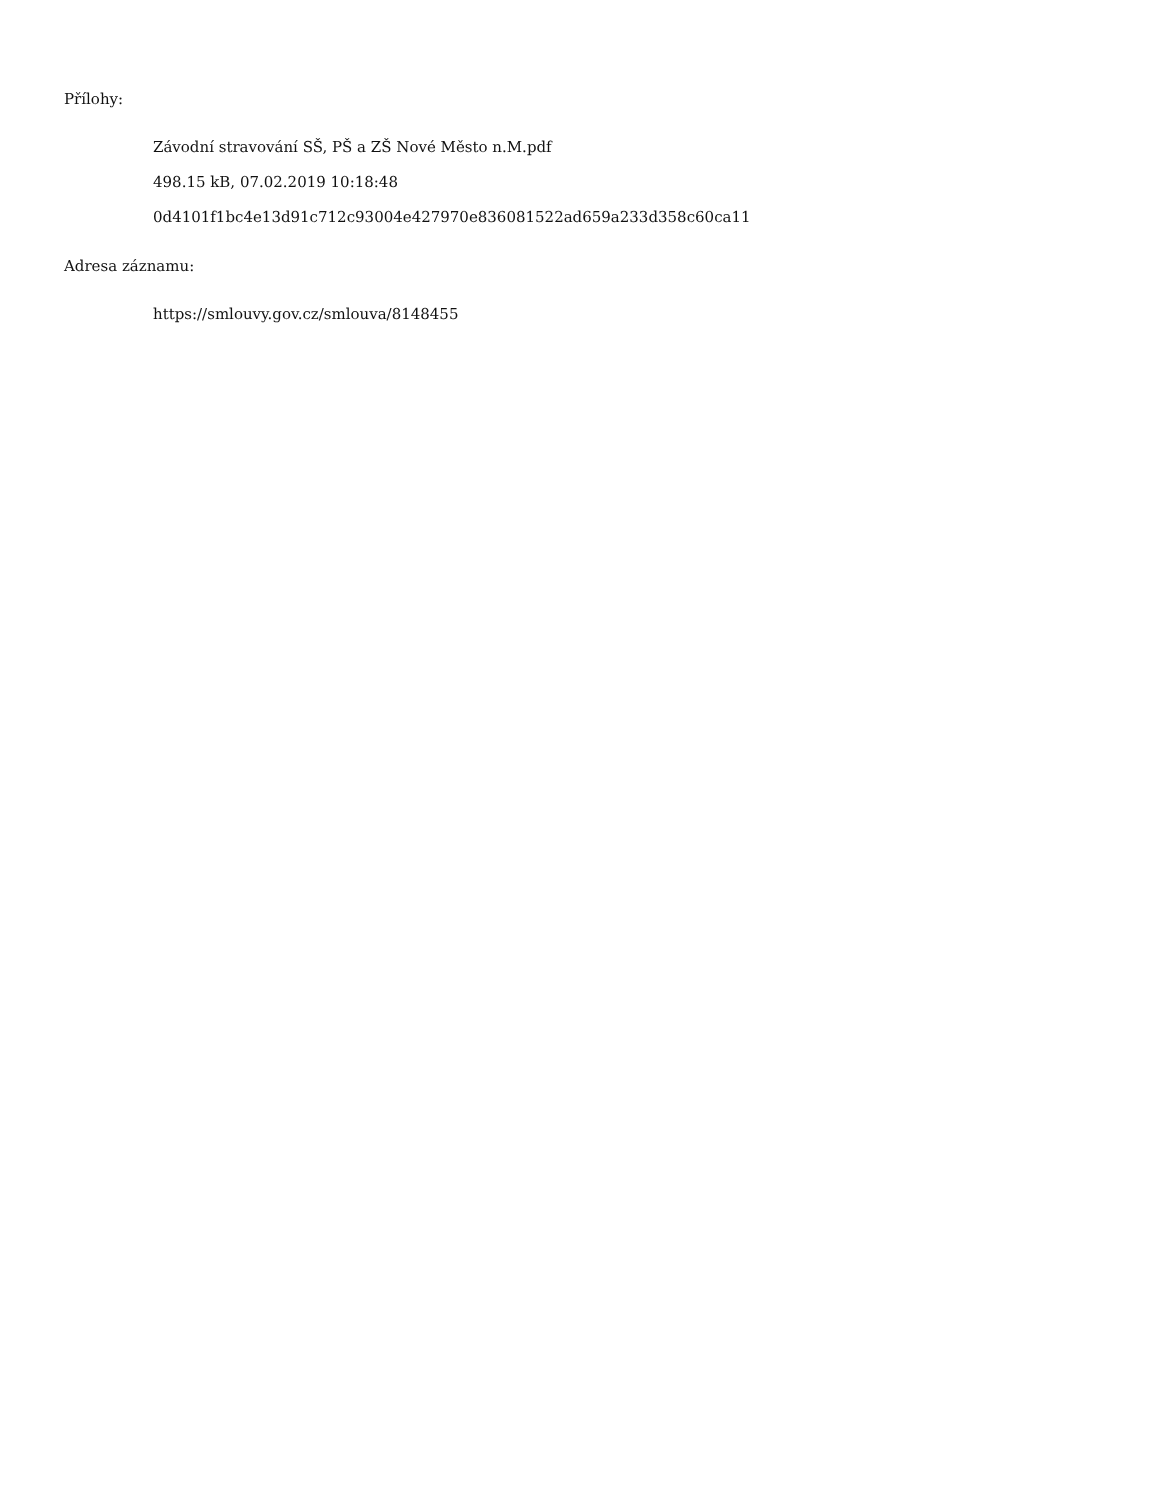Přílohy:
Závodní stravování SŠ, PŠ a ZŠ Nové Město n.M.pdf
498.15 kB, 07.02.2019 10:18:48
0d4101f1bc4e13d91c712c93004e427970e836081522ad659a233d358c60ca11
Adresa záznamu:
https://smlouvy.gov.cz/smlouva/8148455